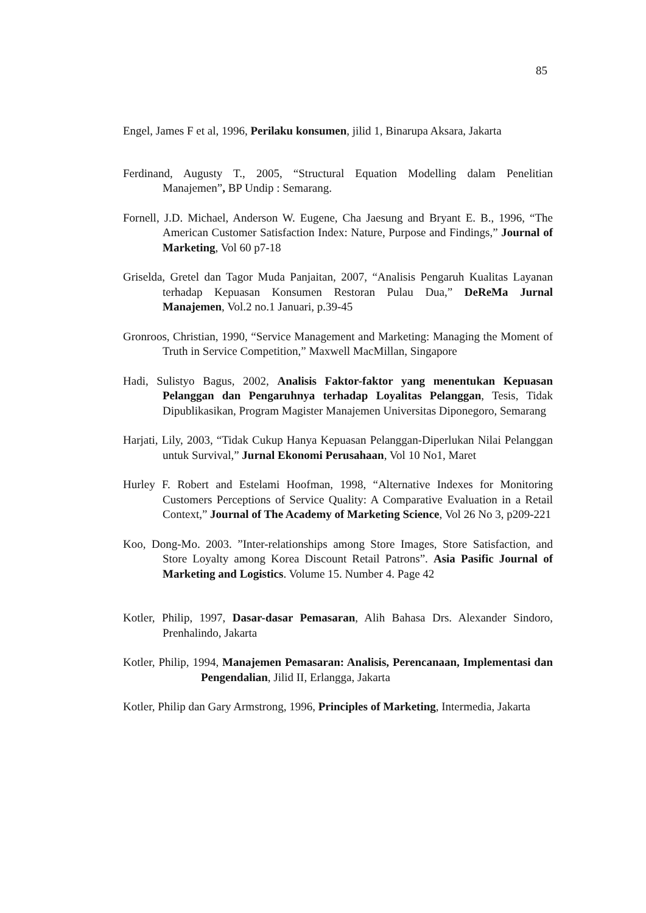85
Engel, James F et al, 1996, Perilaku konsumen, jilid 1, Binarupa Aksara, Jakarta
Ferdinand, Augusty T., 2005, “Structural Equation Modelling dalam Penelitian Manajemen”, BP Undip : Semarang.
Fornell, J.D. Michael, Anderson W. Eugene, Cha Jaesung and Bryant E. B., 1996, “The American Customer Satisfaction Index: Nature, Purpose and Findings,” Journal of Marketing, Vol 60 p7-18
Griselda, Gretel dan Tagor Muda Panjaitan, 2007, “Analisis Pengaruh Kualitas Layanan terhadap Kepuasan Konsumen Restoran Pulau Dua,” DeReMa Jurnal Manajemen, Vol.2 no.1 Januari, p.39-45
Gronroos, Christian, 1990, “Service Management and Marketing: Managing the Moment of Truth in Service Competition,” Maxwell MacMillan, Singapore
Hadi, Sulistyo Bagus, 2002, Analisis Faktor-faktor yang menentukan Kepuasan Pelanggan dan Pengaruhnya terhadap Loyalitas Pelanggan, Tesis, Tidak Dipublikasikan, Program Magister Manajemen Universitas Diponegoro, Semarang
Harjati, Lily, 2003, “Tidak Cukup Hanya Kepuasan Pelanggan-Diperlukan Nilai Pelanggan untuk Survival,” Jurnal Ekonomi Perusahaan, Vol 10 No1, Maret
Hurley F. Robert and Estelami Hoofman, 1998, “Alternative Indexes for Monitoring Customers Perceptions of Service Quality: A Comparative Evaluation in a Retail Context,” Journal of The Academy of Marketing Science, Vol 26 No 3, p209-221
Koo, Dong-Mo. 2003. ”Inter-relationships among Store Images, Store Satisfaction, and Store Loyalty among Korea Discount Retail Patrons”. Asia Pasific Journal of Marketing and Logistics. Volume 15. Number 4. Page 42
Kotler, Philip, 1997, Dasar-dasar Pemasaran, Alih Bahasa Drs. Alexander Sindoro, Prenhalindo, Jakarta
Kotler, Philip, 1994, Manajemen Pemasaran: Analisis, Perencanaan, Implementasi dan Pengendalian, Jilid II, Erlangga, Jakarta
Kotler, Philip dan Gary Armstrong, 1996, Principles of Marketing, Intermedia, Jakarta